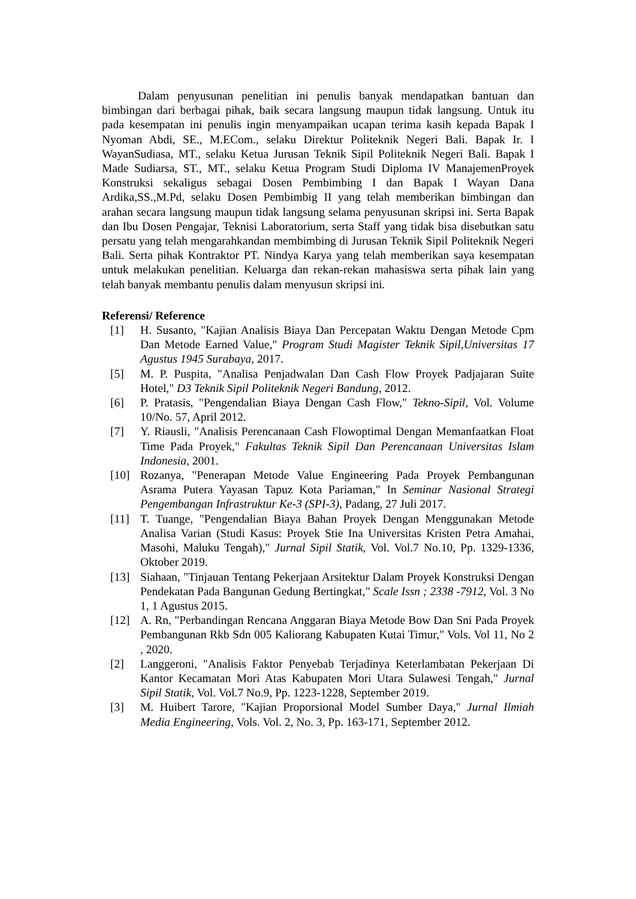Dalam penyusunan penelitian ini penulis banyak mendapatkan bantuan dan bimbingan dari berbagai pihak, baik secara langsung maupun tidak langsung. Untuk itu pada kesempatan ini penulis ingin menyampaikan ucapan terima kasih kepada Bapak I Nyoman Abdi, SE., M.ECom., selaku Direktur Politeknik Negeri Bali. Bapak Ir. I WayanSudiasa, MT., selaku Ketua Jurusan Teknik Sipil Politeknik Negeri Bali. Bapak I Made Sudiarsa, ST., MT., selaku Ketua Program Studi Diploma IV ManajemenProyek Konstruksi sekaligus sebagai Dosen Pembimbing I dan Bapak I Wayan Dana Ardika,SS.,M.Pd, selaku Dosen Pembimbig II yang telah memberikan bimbingan dan arahan secara langsung maupun tidak langsung selama penyusunan skripsi ini. Serta Bapak dan Ibu Dosen Pengajar, Teknisi Laboratorium, serta Staff yang tidak bisa disebutkan satu persatu yang telah mengarahkandan membimbing di Jurusan Teknik Sipil Politeknik Negeri Bali. Serta pihak Kontraktor PT. Nindya Karya yang telah memberikan saya kesempatan untuk melakukan penelitian. Keluarga dan rekan-rekan mahasiswa serta pihak lain yang telah banyak membantu penulis dalam menyusun skripsi ini.
Referensi/ Reference
[1] H. Susanto, "Kajian Analisis Biaya Dan Percepatan Waktu Dengan Metode Cpm Dan Metode Earned Value," Program Studi Magister Teknik Sipil,Universitas 17 Agustus 1945 Surabaya, 2017.
[5] M. P. Puspita, "Analisa Penjadwalan Dan Cash Flow Proyek Padjajaran Suite Hotel," D3 Teknik Sipil Politeknik Negeri Bandung, 2012.
[6] P. Pratasis, "Pengendalian Biaya Dengan Cash Flow," Tekno-Sipil, Vol. Volume 10/No. 57, April 2012.
[7] Y. Riausli, "Analisis Perencanaan Cash Flowoptimal Dengan Memanfaatkan Float Time Pada Proyek," Fakultas Teknik Sipil Dan Perencanaan Universitas Islam Indonesia, 2001.
[10] Rozanya, "Penerapan Metode Value Engineering Pada Proyek Pembangunan Asrama Putera Yayasan Tapuz Kota Pariaman," In Seminar Nasional Strategi Pengembangan Infrastruktur Ke-3 (SPI-3), Padang, 27 Juli 2017.
[11] T. Tuange, "Pengendalian Biaya Bahan Proyek Dengan Menggunakan Metode Analisa Varian (Studi Kasus: Proyek Stie Ina Universitas Kristen Petra Amahai, Masohi, Maluku Tengah)," Jurnal Sipil Statik, Vol. Vol.7 No.10, Pp. 1329-1336, Oktober 2019.
[13] Siahaan, "Tinjauan Tentang Pekerjaan Arsitektur Dalam Proyek Konstruksi Dengan Pendekatan Pada Bangunan Gedung Bertingkat," Scale Issn ; 2338 -7912, Vol. 3 No 1, 1 Agustus 2015.
[12] A. Rn, "Perbandingan Rencana Anggaran Biaya Metode Bow Dan Sni Pada Proyek Pembangunan Rkb Sdn 005 Kaliorang Kabupaten Kutai Timur," Vols. Vol 11, No 2 , 2020.
[2] Langgeroni, "Analisis Faktor Penyebab Terjadinya Keterlambatan Pekerjaan Di Kantor Kecamatan Mori Atas Kabupaten Mori Utara Sulawesi Tengah," Jurnal Sipil Statik, Vol. Vol.7 No.9, Pp. 1223-1228, September 2019.
[3] M. Huibert Tarore, "Kajian Proporsional Model Sumber Daya," Jurnal Ilmiah Media Engineering, Vols. Vol. 2, No. 3, Pp. 163-171, September 2012.